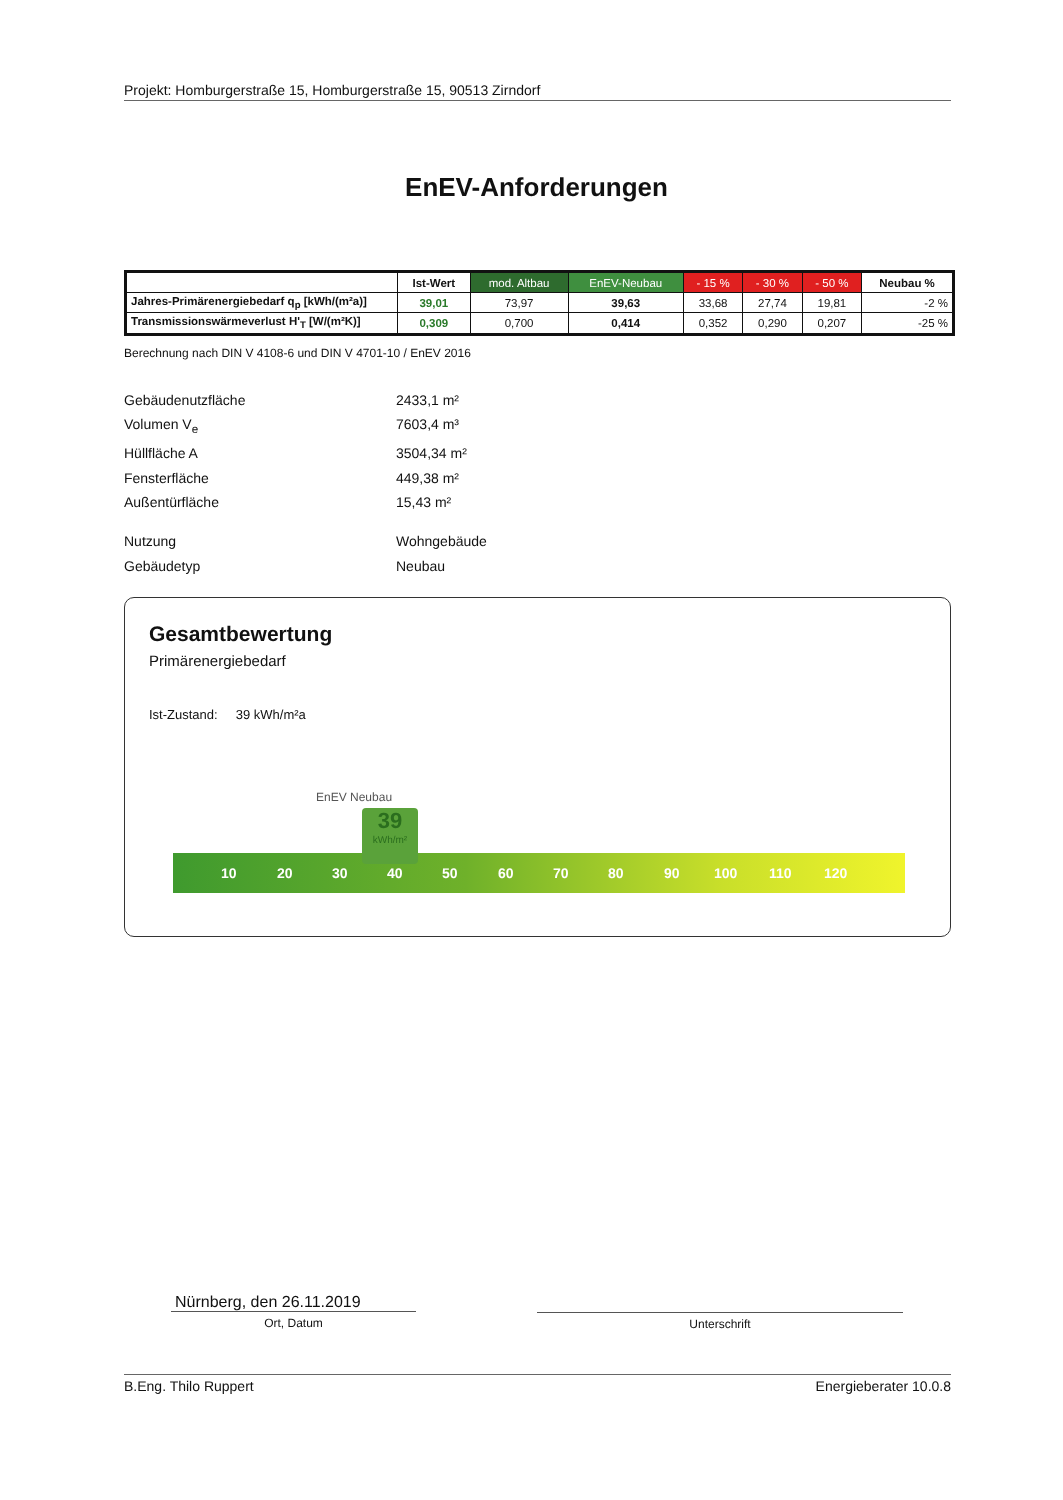Projekt: Homburgerstraße 15, Homburgerstraße 15, 90513 Zirndorf
EnEV-Anforderungen
| | Ist-Wert | mod. Altbau | EnEV-Neubau | - 15 % | - 30 % | - 50 % | Neubau % |
| --- | --- | --- | --- | --- | --- | --- | --- |
| Jahres-Primärenergiebedarf q<sub>p</sub> [kWh/(m²a)] | 39,01 | 73,97 | 39,63 | 33,68 | 27,74 | 19,81 | -2 % |
| Transmissionswärmeverlust H'<sub>T</sub> [W/(m²K)] | 0,309 | 0,700 | 0,414 | 0,352 | 0,290 | 0,207 | -25 % |
Berechnung nach DIN V 4108-6 und DIN V 4701-10 / EnEV 2016
Gebäudenutzfläche 2433,1 m²
Volumen V<sub>e</sub> 7603,4 m³
Hüllfläche A 3504,34 m²
Fensterfläche 449,38 m²
Außentürfläche 15,43 m²
Nutzung Wohngebäude
Gebäudetyp Neubau
Gesamtbewertung
Primärenergiebedarf
Ist-Zustand: 39 kWh/m²a
EnEV Neubau
10 20 30 40 50 60 70 80 90 100 110 120
39
kWh/m²
Nürnberg, den 26.11.2019
Ort, Datum
Unterschrift
B.Eng. Thilo Ruppert Energieberater 10.0.8